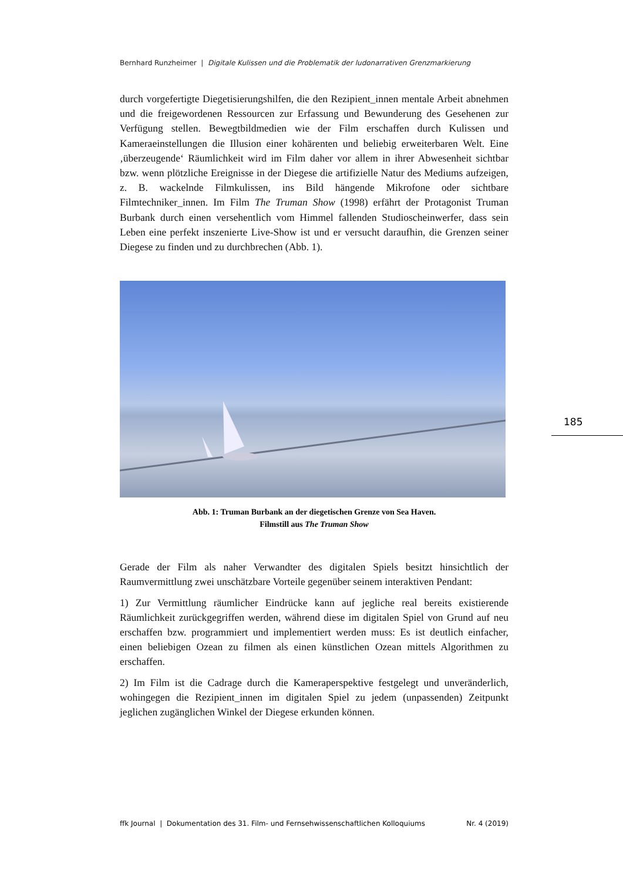Bernhard Runzheimer | Digitale Kulissen und die Problematik der ludonarrativen Grenzmarkierung
durch vorgefertigte Diegetisierungshilfen, die den Rezipient_innen mentale Arbeit abnehmen und die freigewordenen Ressourcen zur Erfassung und Bewunderung des Gesehenen zur Verfügung stellen. Bewegtbildmedien wie der Film erschaffen durch Kulissen und Kameraeinstellungen die Illusion einer kohärenten und beliebig erweiterbaren Welt. Eine ‚überzeugende‘ Räumlichkeit wird im Film daher vor allem in ihrer Abwesenheit sichtbar bzw. wenn plötzliche Ereignisse in der Diegese die artifizielle Natur des Mediums aufzeigen, z. B. wackelnde Filmkulissen, ins Bild hängende Mikrofone oder sichtbare Filmtechniker_innen. Im Film The Truman Show (1998) erfährt der Protagonist Truman Burbank durch einen versehentlich vom Himmel fallenden Studioscheinwerfer, dass sein Leben eine perfekt inszenierte Live-Show ist und er versucht daraufhin, die Grenzen seiner Diegese zu finden und zu durchbrechen (Abb. 1).
Abb. 1: Truman Burbank an der diegetischen Grenze von Sea Haven.
Filmstill aus The Truman Show
Gerade der Film als naher Verwandter des digitalen Spiels besitzt hinsichtlich der Raumvermittlung zwei unschätzbare Vorteile gegenüber seinem interaktiven Pendant:
1) Zur Vermittlung räumlicher Eindrücke kann auf jegliche real bereits existierende Räumlichkeit zurückgegriffen werden, während diese im digitalen Spiel von Grund auf neu erschaffen bzw. programmiert und implementiert werden muss: Es ist deutlich einfacher, einen beliebigen Ozean zu filmen als einen künstlichen Ozean mittels Algorithmen zu erschaffen.
2) Im Film ist die Cadrage durch die Kameraperspektive festgelegt und unveränderlich, wohingegen die Rezipient_innen im digitalen Spiel zu jedem (unpassenden) Zeitpunkt jeglichen zugänglichen Winkel der Diegese erkunden können.
185
ffk Journal | Dokumentation des 31. Film- und Fernsehwissenschaftlichen Kolloquiums Nr. 4 (2019)